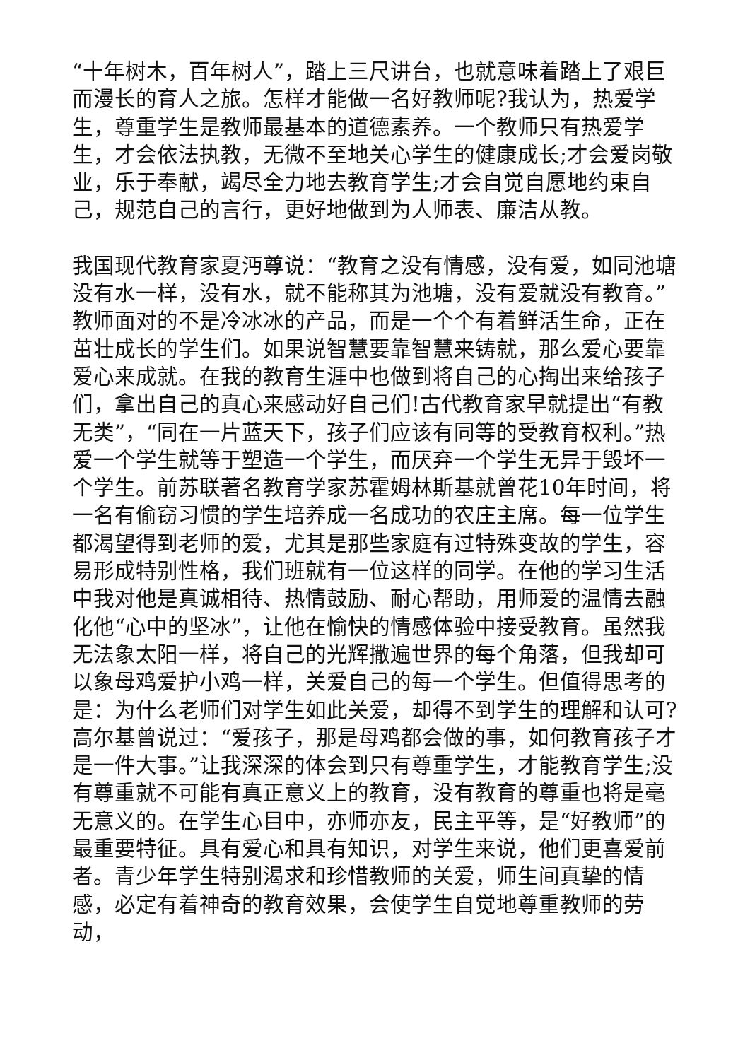“十年树木，百年树人”，踏上三尺讲台，也就意味着踏上了艰巨而漫长的育人之旅。怎样才能做一名好教师呢?我认为，热爱学生，尊重学生是教师最基本的道德素养。一个教师只有热爱学生，才会依法执教，无微不至地关心学生的健康成长;才会爱岗敬业，乐于奉献，竭尽全力地去教育学生;才会自觉自愿地约束自己，规范自己的言行，更好地做到为人师表、廉洁从教。
我国现代教育家夏沔尊说：“教育之没有情感，没有爱，如同池塘没有水一样，没有水，就不能称其为池塘，没有爱就没有教育。”教师面对的不是冷冰冰的产品，而是一个个有着鲜活生命，正在茁壮成长的学生们。如果说智慧要靠智慧来铸就，那么爱心要靠爱心来成就。在我的教育生涯中也做到将自己的心掏出来给孩子们，拿出自己的真心来感动好自己们!古代教育家早就提出“有教无类”，“同在一片蓝天下，孩子们应该有同等的受教育权利。”热爱一个学生就等于塑造一个学生，而厌弃一个学生无异于毁坏一个学生。前苏联著名教育学家苏霍姆林斯基就曾花10年时间，将一名有偷窃习惯的学生培养成一名成功的农庄主席。每一位学生都渴望得到老师的爱，尤其是那些家庭有过特殊变故的学生，容易形成特别性格，我们班就有一位这样的同学。在他的学习生活中我对他是真诚相待、热情鼓励、耐心帮助，用师爱的温情去融化他“心中的坚冰”，让他在愉快的情感体验中接受教育。虽然我无法象太阳一样，将自己的光辉撒遍世界的每个角落，但我却可以象母鸡爱护小鸡一样，关爱自己的每一个学生。但值得思考的是：为什么老师们对学生如此关爱，却得不到学生的理解和认可?高尔基曾说过：“爱孩子，那是母鸡都会做的事，如何教育孩子才是一件大事。”让我深深的体会到只有尊重学生，才能教育学生;没有尊重就不可能有真正意义上的教育，没有教育的尊重也将是毫无意义的。在学生心目中，亦师亦友，民主平等，是“好教师”的最重要特征。具有爱心和具有知识，对学生来说，他们更喜爱前者。青少年学生特别渴求和珍惜教师的关爱，师生间真挚的情感，必定有着神奇的教育效果，会使学生自觉地尊重教师的劳动，